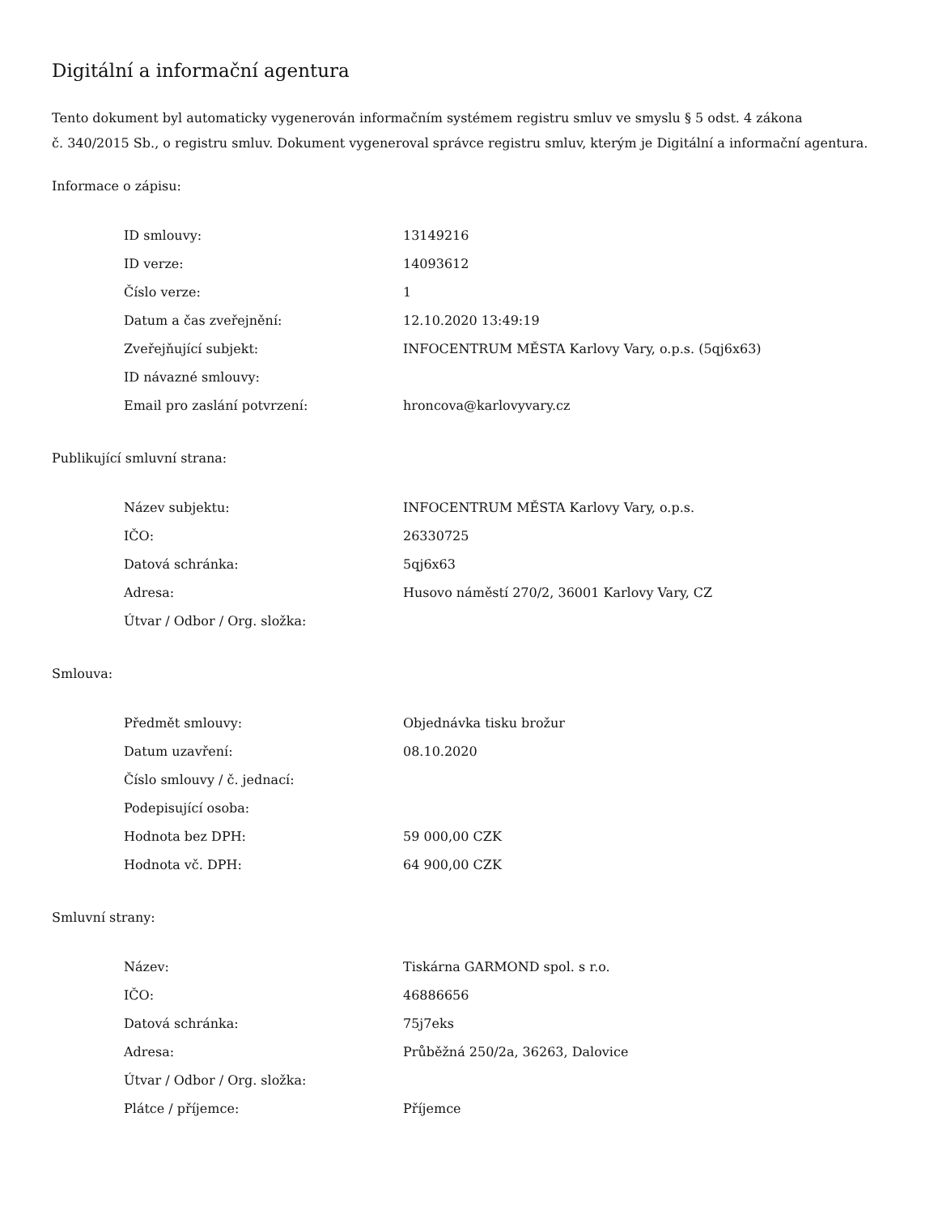Digitální a informační agentura
Tento dokument byl automaticky vygenerován informačním systémem registru smluv ve smyslu § 5 odst. 4 zákona
č. 340/2015 Sb., o registru smluv. Dokument vygeneroval správce registru smluv, kterým je Digitální a informační agentura.
Informace o zápisu:
| ID smlouvy: | 13149216 |
| ID verze: | 14093612 |
| Číslo verze: | 1 |
| Datum a čas zveřejnění: | 12.10.2020 13:49:19 |
| Zveřejňující subjekt: | INFOCENTRUM MĚSTA Karlovy Vary, o.p.s. (5qj6x63) |
| ID návazné smlouvy: | |
| Email pro zaslání potvrzení: | hroncova@karlovyvary.cz |
Publikující smluvní strana:
| Název subjektu: | INFOCENTRUM MĚSTA Karlovy Vary, o.p.s. |
| IČO: | 26330725 |
| Datová schránka: | 5qj6x63 |
| Adresa: | Husovo náměstí 270/2, 36001 Karlovy Vary, CZ |
| Útvar / Odbor / Org. složka: | |
Smlouva:
| Předmět smlouvy: | Objednávka tisku brožur |
| Datum uzavření: | 08.10.2020 |
| Číslo smlouvy / č. jednací: | |
| Podepisující osoba: | |
| Hodnota bez DPH: | 59 000,00 CZK |
| Hodnota vč. DPH: | 64 900,00 CZK |
Smluvní strany:
| Název: | Tiskárna GARMOND spol. s r.o. |
| IČO: | 46886656 |
| Datová schránka: | 75j7eks |
| Adresa: | Průběžná 250/2a, 36263, Dalovice |
| Útvar / Odbor / Org. složka: | |
| Plátce / příjemce: | Příjemce |